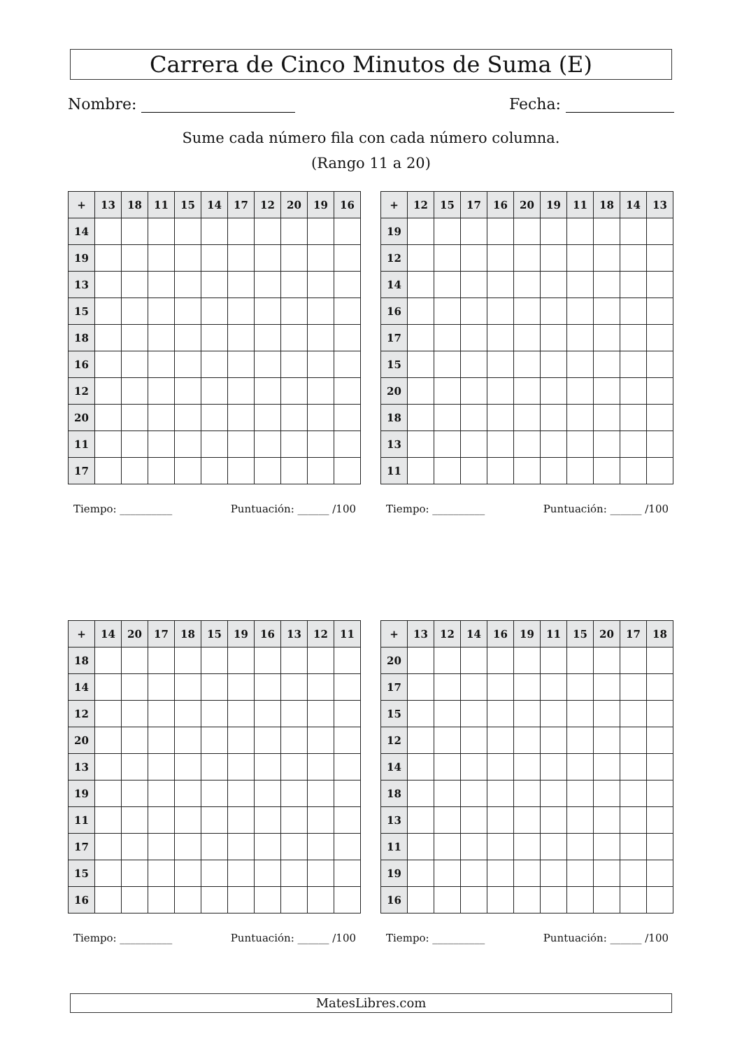Carrera de Cinco Minutos de Suma (E)
Nombre: Fecha:
Sume cada número fila con cada número columna.
(Rango 11 a 20)
| + | 13 | 18 | 11 | 15 | 14 | 17 | 12 | 20 | 19 | 16 |
| --- | --- | --- | --- | --- | --- | --- | --- | --- | --- | --- |
| 14 | | | | | | | | | | |
| 19 | | | | | | | | | | |
| 13 | | | | | | | | | | |
| 15 | | | | | | | | | | |
| 18 | | | | | | | | | | |
| 16 | | | | | | | | | | |
| 12 | | | | | | | | | | |
| 20 | | | | | | | | | | |
| 11 | | | | | | | | | | |
| 17 | | | | | | | | | | |
Tiempo: __________ Puntuación: ______ /100
| + | 12 | 15 | 17 | 16 | 20 | 19 | 11 | 18 | 14 | 13 |
| --- | --- | --- | --- | --- | --- | --- | --- | --- | --- | --- |
| 19 | | | | | | | | | | |
| 12 | | | | | | | | | | |
| 14 | | | | | | | | | | |
| 16 | | | | | | | | | | |
| 17 | | | | | | | | | | |
| 15 | | | | | | | | | | |
| 20 | | | | | | | | | | |
| 18 | | | | | | | | | | |
| 13 | | | | | | | | | | |
| 11 | | | | | | | | | | |
Tiempo: __________ Puntuación: ______ /100
| + | 14 | 20 | 17 | 18 | 15 | 19 | 16 | 13 | 12 | 11 |
| --- | --- | --- | --- | --- | --- | --- | --- | --- | --- | --- |
| 18 | | | | | | | | | | |
| 14 | | | | | | | | | | |
| 12 | | | | | | | | | | |
| 20 | | | | | | | | | | |
| 13 | | | | | | | | | | |
| 19 | | | | | | | | | | |
| 11 | | | | | | | | | | |
| 17 | | | | | | | | | | |
| 15 | | | | | | | | | | |
| 16 | | | | | | | | | | |
Tiempo: __________ Puntuación: ______ /100
| + | 13 | 12 | 14 | 16 | 19 | 11 | 15 | 20 | 17 | 18 |
| --- | --- | --- | --- | --- | --- | --- | --- | --- | --- | --- |
| 20 | | | | | | | | | | |
| 17 | | | | | | | | | | |
| 15 | | | | | | | | | | |
| 12 | | | | | | | | | | |
| 14 | | | | | | | | | | |
| 18 | | | | | | | | | | |
| 13 | | | | | | | | | | |
| 11 | | | | | | | | | | |
| 19 | | | | | | | | | | |
| 16 | | | | | | | | | | |
Tiempo: __________ Puntuación: ______ /100
MatesLibres.com